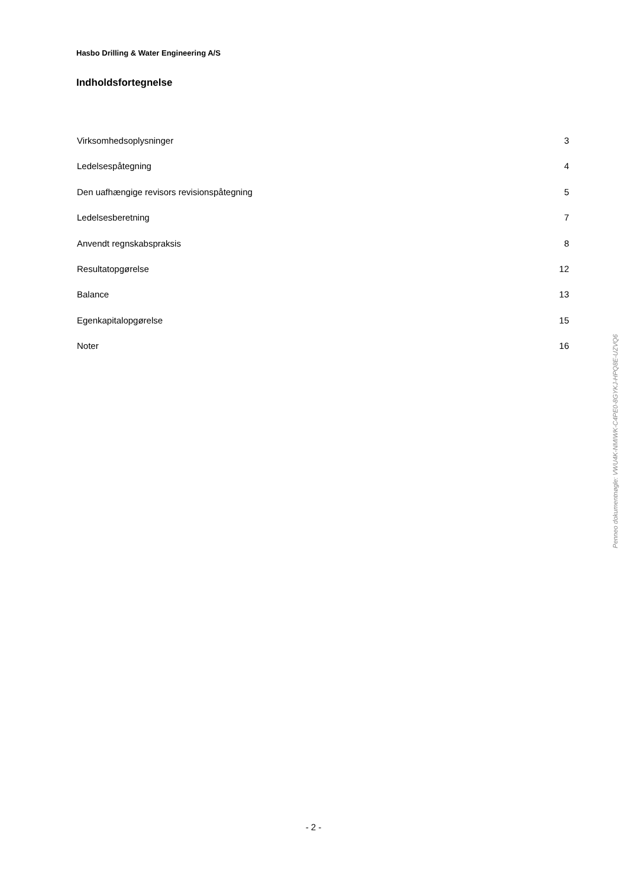Hasbo Drilling & Water Engineering A/S
Indholdsfortegnelse
Virksomhedsoplysninger 3
Ledelsespåtegning 4
Den uafhængige revisors revisionspåtegning 5
Ledelsesberetning 7
Anvendt regnskabspraksis 8
Resultatopgørelse 12
Balance 13
Egenkapitalopgørelse 15
Noter 16
Penneo dokumentnøgle: VWU4K-NMIWK-C4PE0-8GYKJ-HPQ8E-UZVQ6
- 2 -